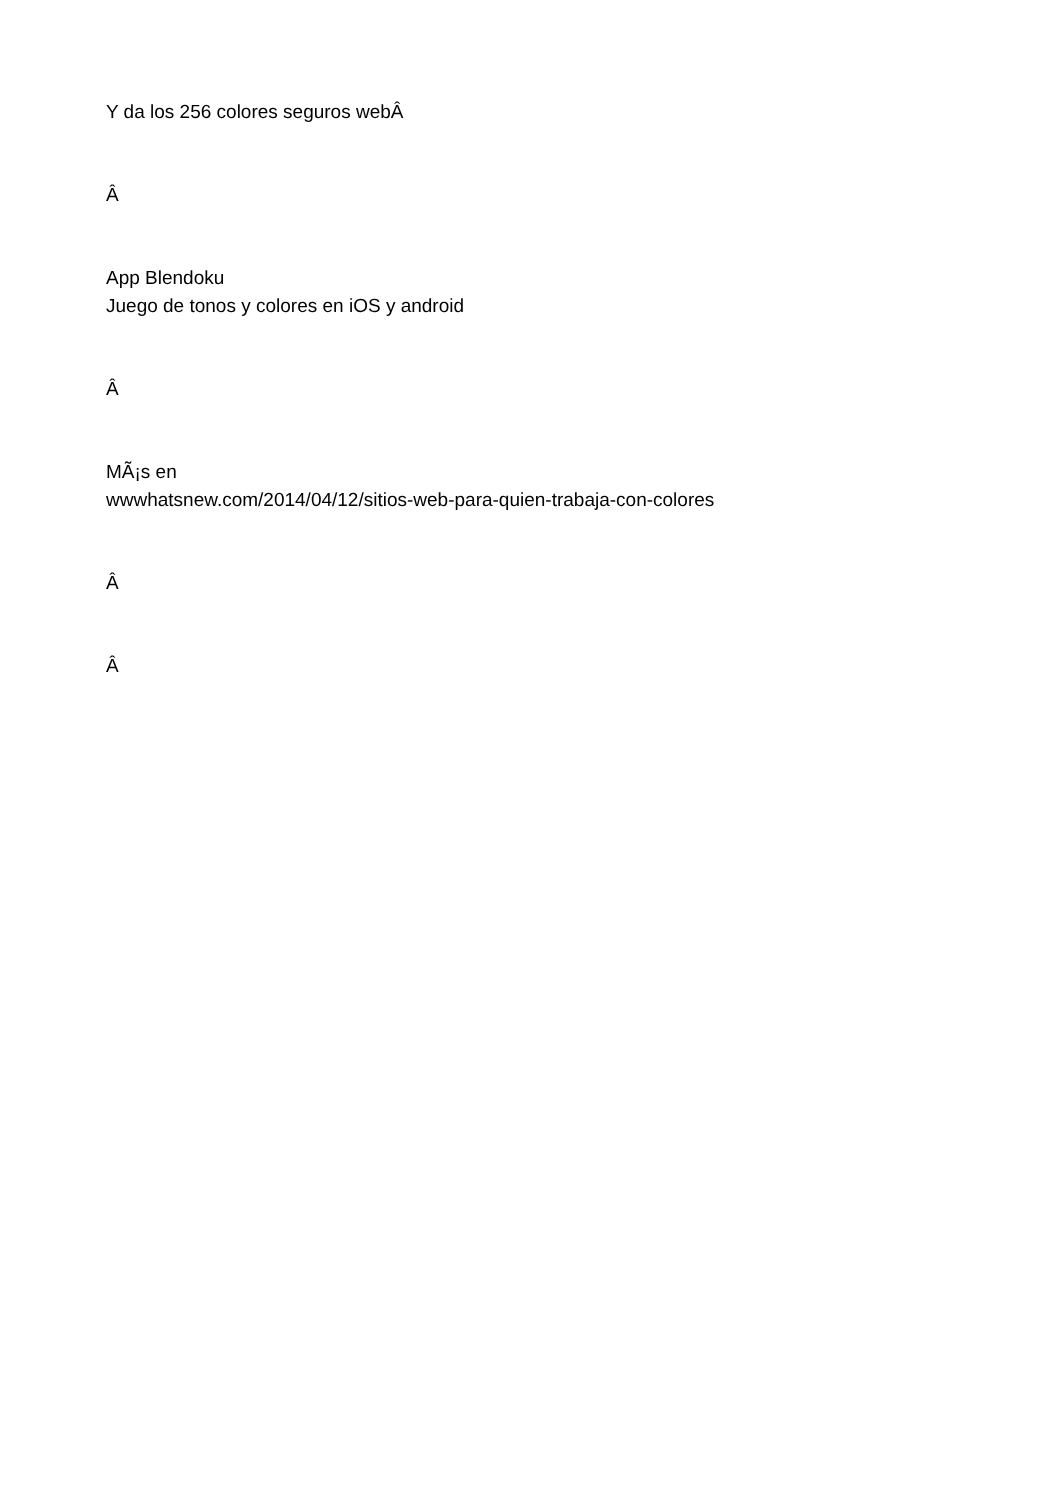Y da los 256 colores seguros webÂ
Â
App Blendoku
Juego de tonos y colores en iOS y android
Â
MÃ¡s en
wwwhatsnew.com/2014/04/12/sitios-web-para-quien-trabaja-con-colores
Â
Â